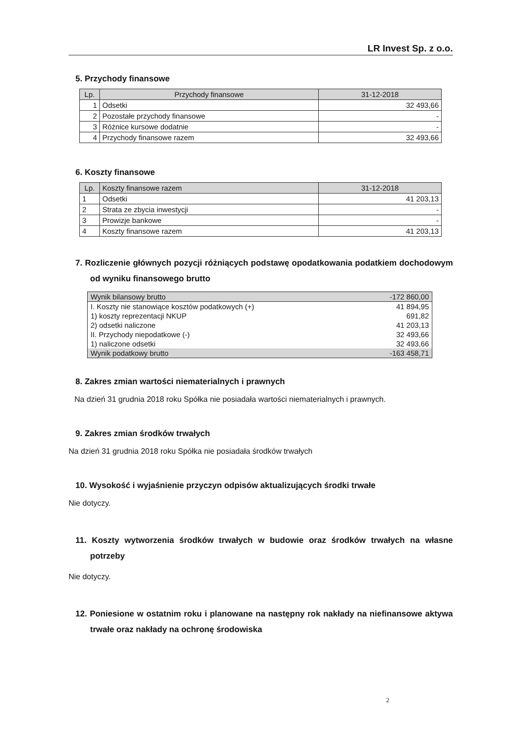LR Invest Sp. z o.o.
5. Przychody finansowe
| Lp. | Przychody finansowe | 31-12-2018 |
| --- | --- | --- |
| 1 | Odsetki | 32 493,66 |
| 2 | Pozostałe przychody finansowe | - |
| 3 | Różnice kursowe dodatnie | - |
| 4 | Przychody finansowe razem | 32 493,66 |
6. Koszty finansowe
| Lp. | Koszty finansowe razem | 31-12-2018 |
| --- | --- | --- |
| 1 | Odsetki | 41 203,13 |
| 2 | Strata ze zbycia inwestycji | - |
| 3 | Prowizje bankowe | - |
| 4 | Koszty finansowe razem | 41 203,13 |
7. Rozliczenie głównych pozycji różniących podstawę opodatkowania podatkiem dochodowym od wyniku finansowego brutto
| Wynik bilansowy brutto | -172 860,00 |
| I. Koszty nie stanowiące kosztów podatkowych (+) | 41 894,95 |
| 1) koszty reprezentacji NKUP | 691,82 |
| 2) odsetki naliczone | 41 203,13 |
| II. Przychody niepodatkowe (-) | 32 493,66 |
| 1) naliczone odsetki | 32 493,66 |
| Wynik podatkowy brutto | -163 458,71 |
8. Zakres zmian wartości niematerialnych i prawnych
Na dzień 31 grudnia 2018 roku Spółka nie posiadała wartości niematerialnych i prawnych.
9. Zakres zmian środków trwałych
Na dzień 31 grudnia 2018 roku Spółka nie posiadała środków trwałych
10. Wysokość i wyjaśnienie przyczyn odpisów aktualizujących środki trwałe
Nie dotyczy.
11. Koszty wytworzenia środków trwałych w budowie oraz środków trwałych na własne potrzeby
Nie dotyczy.
12. Poniesione w ostatnim roku i planowane na następny rok nakłady na niefinansowe aktywa trwałe oraz nakłady na ochronę środowiska
2